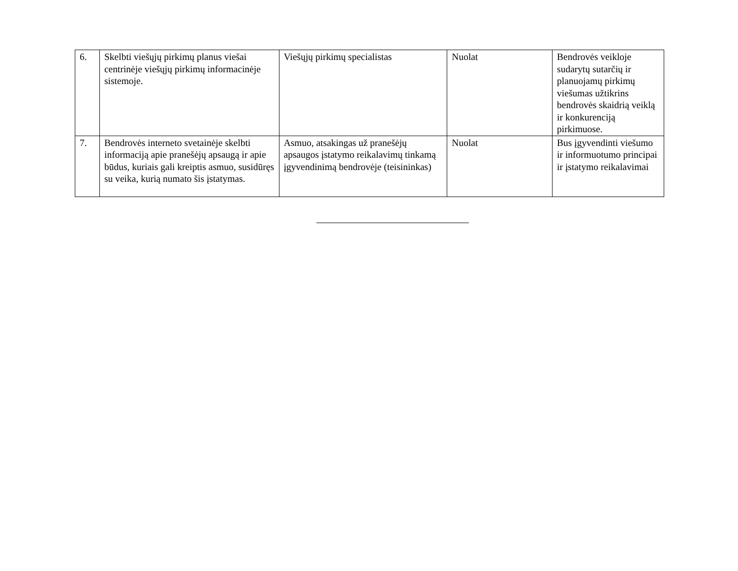| 6. | Skelbti viešųjų pirkimų planus viešai centrinėje viešųjų pirkimų informacinėje sistemoje. | Viešųjų pirkimų specialistas | Nuolat | Bendrovės veikloje sudarytų sutarčių ir planuojamų pirkimų viešumas užtikrins bendrovės skaidrią veiklą ir konkurenciją pirkimuose. |
| 7. | Bendrovės interneto svetainėje skelbti informaciją apie pranešėjų apsaugą ir apie būdus, kuriais gali kreiptis asmuo, susidūręs su veika, kurią numato šis įstatymas. | Asmuo, atsakingas už pranešėjų apsaugos įstatymo reikalavimų tinkamą įgyvendinimą bendrovėje (teisininkas) | Nuolat | Bus įgyvendinti viešumo ir informuotumo principai ir įstatymo reikalavimai |